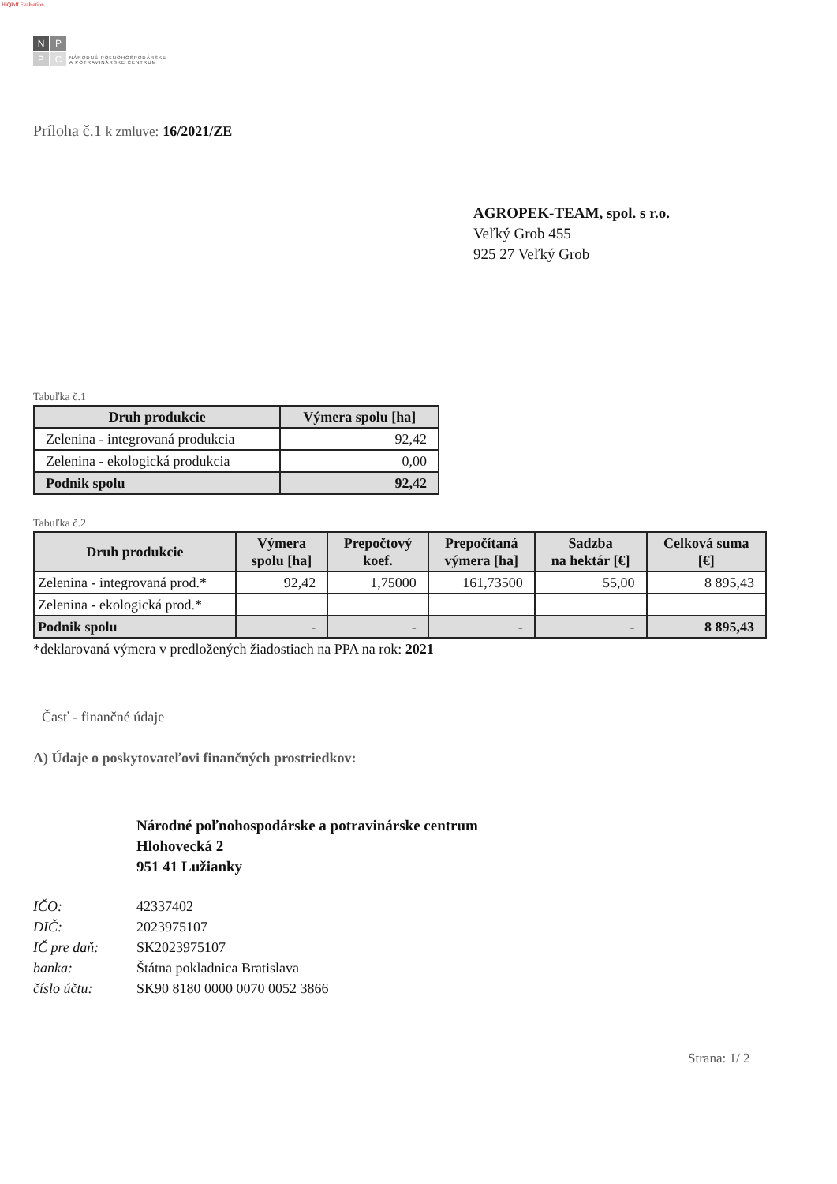HiQPdf Evaluation
N
P
P
C
NÁRODNÉ POĽNOHOSPODÁRSKE
A POTRAVINÁRSKE CENTRUM
Príloha č.1 k zmluve: 16/2021/ZE
AGROPEK-TEAM, spol. s r.o.
Veľký Grob 455
925 27 Veľký Grob
Tabuľka č.1
| Druh produkcie | Výmera spolu [ha] |
| --- | --- |
| Zelenina - integrovaná produkcia | 92,42 |
| Zelenina - ekologická produkcia | 0,00 |
| Podnik spolu | 92,42 |
Tabuľka č.2
| Druh produkcie | Výmera spolu [ha] | Prepočtový koef. | Prepočítaná výmera [ha] | Sadzba na hektár [€] | Celková suma [€] |
| --- | --- | --- | --- | --- | --- |
| Zelenina - integrovaná prod.* | 92,42 | 1,75000 | 161,73500 | 55,00 | 8 895,43 |
| Zelenina - ekologická prod.* | | | | | |
| Podnik spolu | - | - | - | - | 8 895,43 |
*deklarovaná výmera v predložených žiadostiach na PPA na rok: 2021
Časť - finančné údaje
A) Údaje o poskytovateľovi finančných prostriedkov:
Národné poľnohospodárske a potravinárske centrum
Hlohovecká 2
951 41 Lužianky
IČO: 42337402
DIČ: 2023975107
IČ pre daň: SK2023975107
banka: Štátna pokladnica Bratislava
číslo účtu: SK90 8180 0000 0070 0052 3866
Strana: 1/ 2